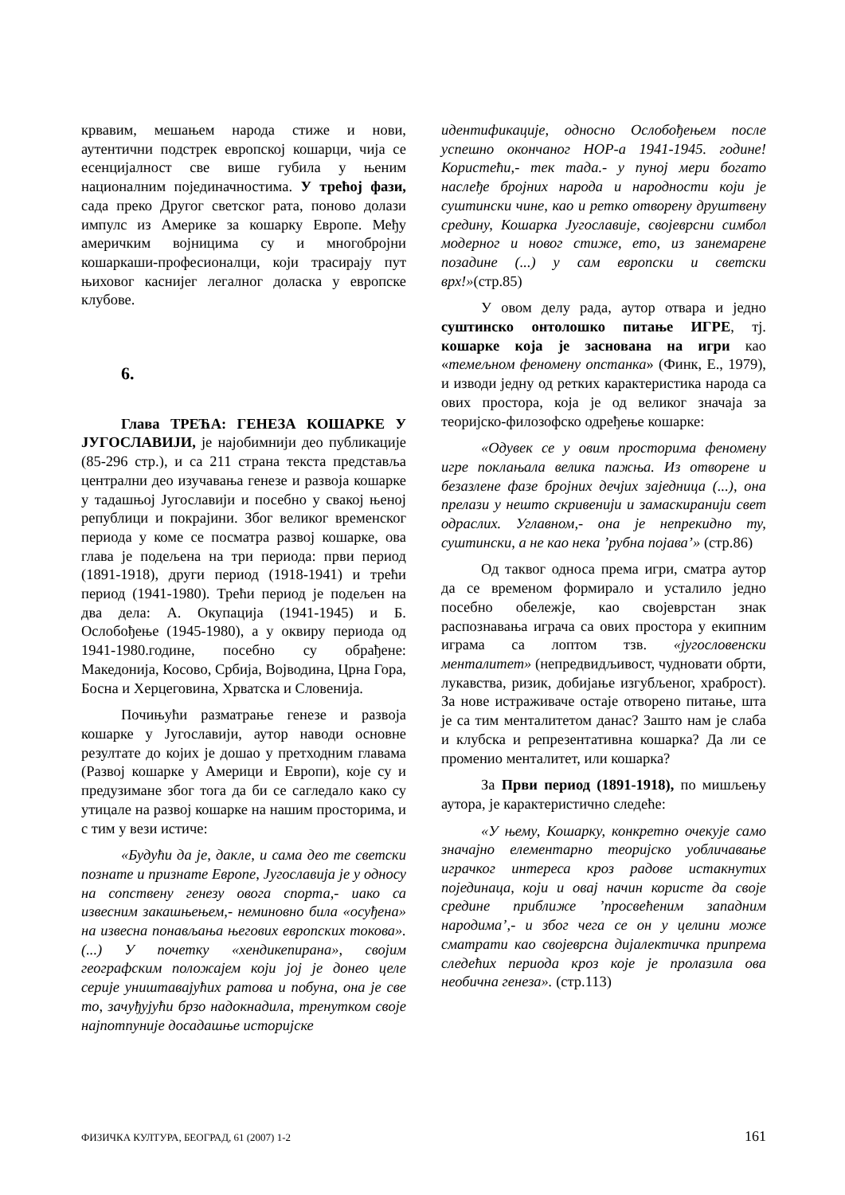крвавим, мешањем народа стиже и нови, аутентични подстрек европској кошарци, чија се есенцијалност све више губила у њеним националним појединачностима. У трећој фази, сада преко Другог светског рата, поново долази импулс из Америке за кошарку Европе. Међу америчким војницима су и многобројни кошаркаши-професионалци, који трасирају пут њиховог каснијег легалног доласка у европске клубове.
6.
Глава ТРЕЋА: ГЕНЕЗА КОШАРКЕ У ЈУГОСЛАВИЈИ, је најобимнији део публикације (85-296 стр.), и са 211 страна текста представља централни део изучавања генезе и развоја кошарке у тадашњој Југославији и посебно у свакој њеној републици и покрајини. Због великог временског периода у коме се посматра развој кошарке, ова глава је подељена на три периода: први период (1891-1918), други период (1918-1941) и трећи период (1941-1980). Трећи период је подељен на два дела: А. Окупација (1941-1945) и Б. Ослобођење (1945-1980), а у оквиру периода од 1941-1980.године, посебно су обрађене: Македонија, Косово, Србија, Војводина, Црна Гора, Босна и Херцеговина, Хрватска и Словенија.
Почињући разматрање генезе и развоја кошарке у Југославији, аутор наводи основне резултате до којих је дошао у претходним главама (Развој кошарке у Америци и Европи), које су и предузимане због тога да би се сагледало како су утицале на развој кошарке на нашим просторима, и с тим у вези истиче:
«Будући да је, дакле, и сама део те светски познате и признате Европе, Југославија је у односу на сопствену генезу овога спорта,- иако са извесним закашњењем,- неминовно била «осуђена» на извесна понављања његових европских токова».(...) У почетку «хендикепирана», својим географским положајем који јој је донео целе серије уништавајућих ратова и побуна, она је све то, зачуђујући брзо надокнадила, тренутком своје најпотпуније досадашње историјске
идентификације, односно Ослобођењем после успешно окончаног НОР-а 1941-1945. године! Користећи,- тек тада.- у пуној мери богато наслеђе бројних народа и народности који је суштински чине, као и ретко отворену друштвену средину, Кошарка Југославије, својеврсни симбол модерног и новог стиже, ето, из занемарене позадине (...) у сам европски и светски врх!»(стр.85)
У овом делу рада, аутор отвара и једно суштинско онтолошко питање ИГРЕ, тј. кошарке која је заснована на игри као «темељном феномену опстанка» (Финк, Е., 1979), и изводи једну од ретких карактеристика народа са ових простора, која је од великог значаја за теоријско-филозофско одређење кошарке:
«Одувек се у овим просторима феномену игре поклањала велика пажња. Из отворене и безазлене фазе бројних дечјих заједница (...), она прелази у нешто скривенији и замаскиранији свет одраслих. Углавном,- она је непрекидно ту, суштински, а не као нека ’рубна појава’» (стр.86)
Од таквог односа према игри, сматра аутор да се временом формирало и усталило једно посебно обележје, као својеврстан знак распознавања играча са ових простора у екипним играма са лоптом тзв. «југословенски менталитет» (непредвидљивост, чудновати обрти, лукавства, ризик, добијање изгубљеног, храброст). За нове истраживаче остаје отворено питање, шта је са тим менталитетом данас? Зашто нам је слаба и клубска и репрезентативна кошарка? Да ли се променио менталитет, или кошарка?
За Први период (1891-1918), по мишљењу аутора, је карактеристично следеће:
«У њему, Кошарку, конкретно очекује само значајно елементарно теоријско уобличавање играчког интереса кроз радове истакнутих појединаца, који и овај начин користе да своје средине приближе ’просвећеним западним народима’,- и због чега се он у целини може сматрати као својеврсна дијалектичка припрема следећих периода кроз које је пролазила ова необична генеза». (стр.113)
ФИЗИЧКА КУЛТУРА, БЕОГРАД, 61 (2007) 1-2 161